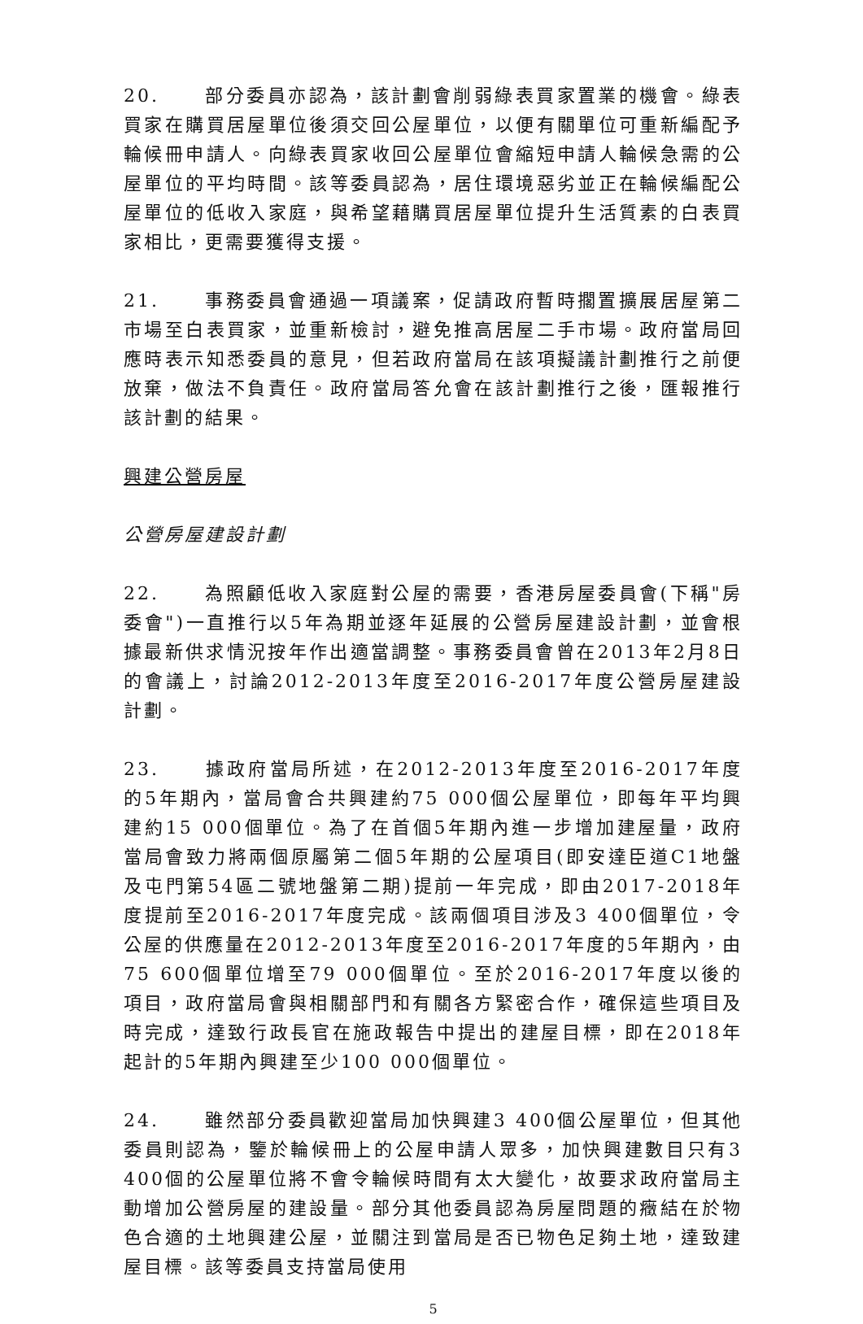20. 部分委員亦認為，該計劃會削弱綠表買家置業的機會。綠表買家在購買居屋單位後須交回公屋單位，以便有關單位可重新編配予輪候冊申請人。向綠表買家收回公屋單位會縮短申請人輪候急需的公屋單位的平均時間。該等委員認為，居住環境惡劣並正在輪候編配公屋單位的低收入家庭，與希望藉購買居屋單位提升生活質素的白表買家相比，更需要獲得支援。
21. 事務委員會通過一項議案，促請政府暫時擱置擴展居屋第二市場至白表買家，並重新檢討，避免推高居屋二手市場。政府當局回應時表示知悉委員的意見，但若政府當局在該項擬議計劃推行之前便放棄，做法不負責任。政府當局答允會在該計劃推行之後，匯報推行該計劃的結果。
興建公營房屋
公營房屋建設計劃
22. 為照顧低收入家庭對公屋的需要，香港房屋委員會(下稱"房委會")一直推行以5年為期並逐年延展的公營房屋建設計劃，並會根據最新供求情況按年作出適當調整。事務委員會曾在2013年2月8日的會議上，討論2012-2013年度至2016-2017年度公營房屋建設計劃。
23. 據政府當局所述，在2012-2013年度至2016-2017年度的5年期內，當局會合共興建約75 000個公屋單位，即每年平均興建約15 000個單位。為了在首個5年期內進一步增加建屋量，政府當局會致力將兩個原屬第二個5年期的公屋項目(即安達臣道C1地盤及屯門第54區二號地盤第二期)提前一年完成，即由2017-2018年度提前至2016-2017年度完成。該兩個項目涉及3 400個單位，令公屋的供應量在2012-2013年度至2016-2017年度的5年期內，由75 600個單位增至79 000個單位。至於2016-2017年度以後的項目，政府當局會與相關部門和有關各方緊密合作，確保這些項目及時完成，達致行政長官在施政報告中提出的建屋目標，即在2018年起計的5年期內興建至少100 000個單位。
24. 雖然部分委員歡迎當局加快興建3 400個公屋單位，但其他委員則認為，鑒於輪候冊上的公屋申請人眾多，加快興建數目只有3 400個的公屋單位將不會令輪候時間有太大變化，故要求政府當局主動增加公營房屋的建設量。部分其他委員認為房屋問題的癥結在於物色合適的土地興建公屋，並關注到當局是否已物色足夠土地，達致建屋目標。該等委員支持當局使用
5